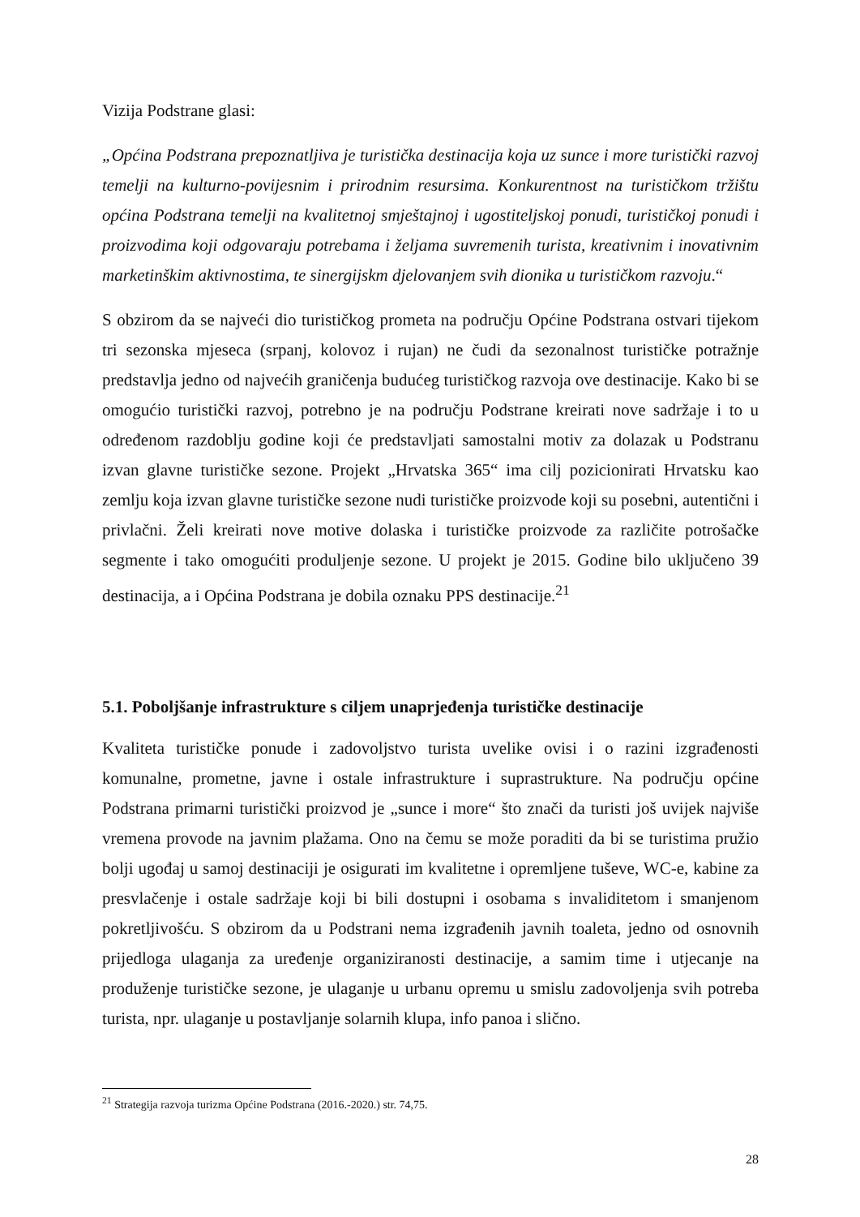Vizija Podstrane glasi:
„Općina Podstrana prepoznatljiva je turistička destinacija koja uz sunce i more turistički razvoj temelji na kulturno-povijesnim i prirodnim resursima. Konkurentnost na turističkom tržištu općina Podstrana temelji na kvalitetnoj smještajnoj i ugostiteljskoj ponudi, turističkoj ponudi i proizvodima koji odgovaraju potrebama i željama suvremenih turista, kreativnim i inovativnim marketinškim aktivnostima, te sinergijskm djelovanjem svih dionika u turističkom razvoju.“
S obzirom da se najveći dio turističkog prometa na području Općine Podstrana ostvari tijekom tri sezonska mjeseca (srpanj, kolovoz i rujan) ne čudi da sezonalnost turističke potražnje predstavlja jedno od najvećih graničenja budućeg turističkog razvoja ove destinacije. Kako bi se omogućio turistički razvoj, potrebno je na području Podstrane kreirati nove sadržaje i to u određenom razdoblju godine koji će predstavljati samostalni motiv za dolazak u Podstranu izvan glavne turističke sezone. Projekt „Hrvatska 365“ ima cilj pozicionirati Hrvatsku kao zemlju koja izvan glavne turističke sezone nudi turističke proizvode koji su posebni, autentični i privlačni. Želi kreirati nove motive dolaska i turističke proizvode za različite potrošačke segmente i tako omogućiti produljenje sezone. U projekt je 2015. Godine bilo uključeno 39 destinacija, a i Općina Podstrana je dobila oznaku PPS destinacije.<sup>21</sup>
5.1. Poboljšanje infrastrukture s ciljem unaprjeđenja turističke destinacije
Kvaliteta turističke ponude i zadovoljstvo turista uvelike ovisi i o razini izgrađenosti komunalne, prometne, javne i ostale infrastrukture i suprastrukture. Na području općine Podstrana primarni turistički proizvod je „sunce i more“ što znači da turisti još uvijek najviše vremena provode na javnim plažama. Ono na čemu se može poraditi da bi se turistima pružio bolji ugođaj u samoj destinaciji je osigurati im kvalitetne i opremljene tuševe, WC-e, kabine za presvlačenje i ostale sadržaje koji bi bili dostupni i osobama s invaliditetom i smanjenom pokretljivošću. S obzirom da u Podstrani nema izgrađenih javnih toaleta, jedno od osnovnih prijedloga ulaganja za uređenje organiziranosti destinacije, a samim time i utjecanje na produženje turističke sezone, je ulaganje u urbanu opremu u smislu zadovoljenja svih potreba turista, npr. ulaganje u postavljanje solarnih klupa, info panoa i slično.
<sup>21</sup> Strategija razvoja turizma Općine Podstrana (2016.-2020.) str. 74,75.
28